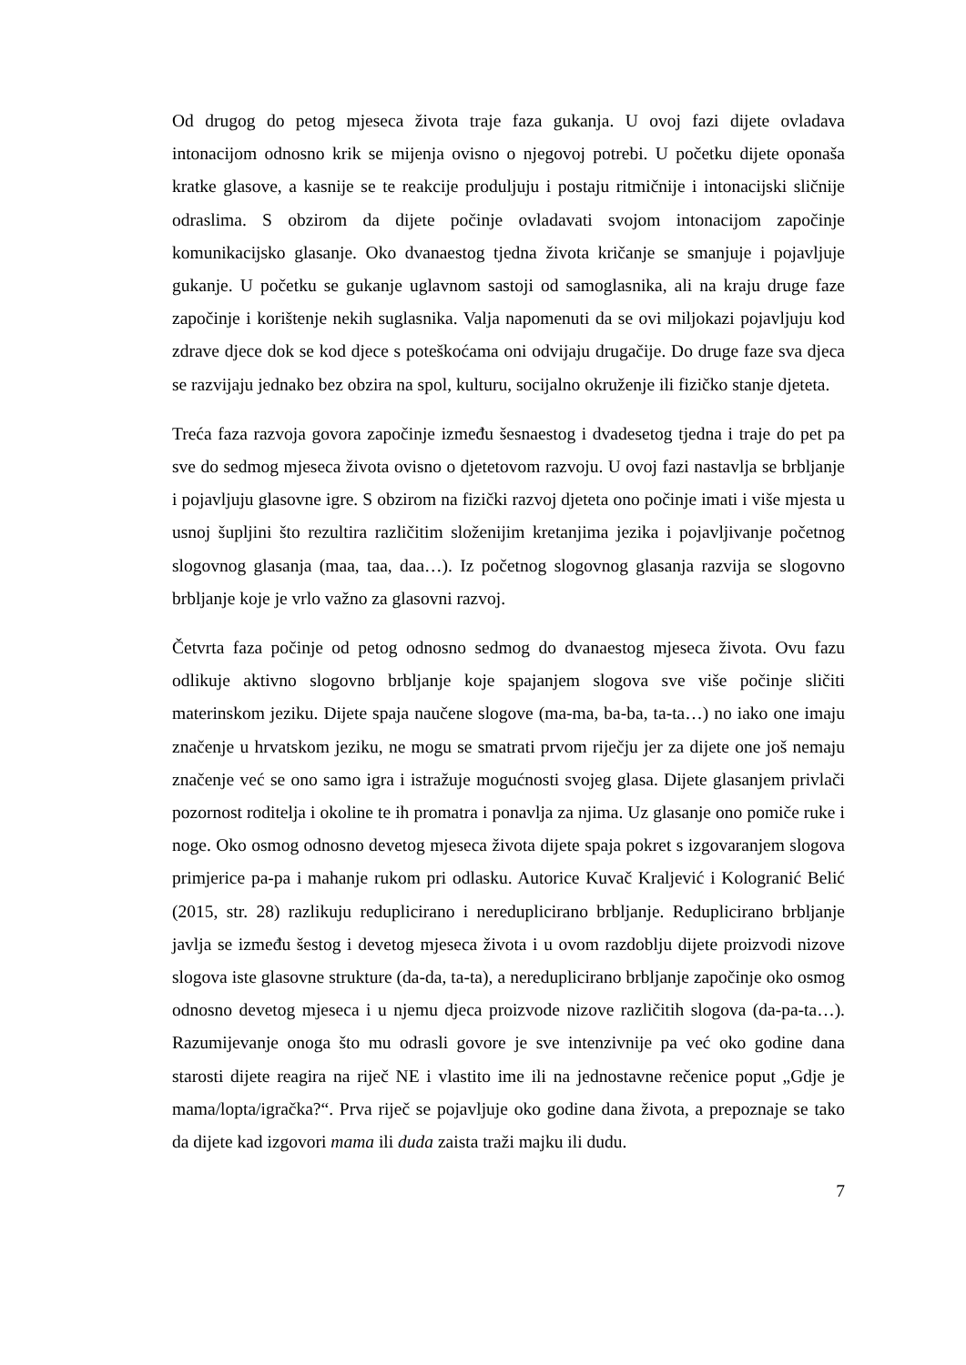Od drugog do petog mjeseca života traje faza gukanja. U ovoj fazi dijete ovladava intonacijom odnosno krik se mijenja ovisno o njegovoj potrebi. U početku dijete oponaša kratke glasove, a kasnije se te reakcije produljuju i postaju ritmičnije i intonacijski sličnije odraslima. S obzirom da dijete počinje ovladavati svojom intonacijom započinje komunikacijsko glasanje. Oko dvanaestog tjedna života kričanje se smanjuje i pojavljuje gukanje. U početku se gukanje uglavnom sastoji od samoglasnika, ali na kraju druge faze započinje i korištenje nekih suglasnika. Valja napomenuti da se ovi miljokazi pojavljuju kod zdrave djece dok se kod djece s poteškoćama oni odvijaju drugačije. Do druge faze sva djeca se razvijaju jednako bez obzira na spol, kulturu, socijalno okruženje ili fizičko stanje djeteta.
Treća faza razvoja govora započinje između šesnaestog i dvadesetog tjedna i traje do pet pa sve do sedmog mjeseca života ovisno o djetetovom razvoju. U ovoj fazi nastavlja se brbljanje i pojavljuju glasovne igre. S obzirom na fizički razvoj djeteta ono počinje imati i više mjesta u usnoj šupljini što rezultira različitim složenijim kretanjima jezika i pojavljivanje početnog slogovnog glasanja (maa, taa, daa…). Iz početnog slogovnog glasanja razvija se slogovno brbljanje koje je vrlo važno za glasovni razvoj.
Četvrta faza počinje od petog odnosno sedmog do dvanaestog mjeseca života. Ovu fazu odlikuje aktivno slogovno brbljanje koje spajanjem slogova sve više počinje sličiti materinskom jeziku. Dijete spaja naučene slogove (ma-ma, ba-ba, ta-ta…) no iako one imaju značenje u hrvatskom jeziku, ne mogu se smatrati prvom riječju jer za dijete one još nemaju značenje već se ono samo igra i istražuje mogućnosti svojeg glasa. Dijete glasanjem privlači pozornost roditelja i okoline te ih promatra i ponavlja za njima. Uz glasanje ono pomiče ruke i noge. Oko osmog odnosno devetog mjeseca života dijete spaja pokret s izgovaranjem slogova primjerice pa-pa i mahanje rukom pri odlasku. Autorice Kuvač Kraljević i Kologranić Belić (2015, str. 28) razlikuju reduplicirano i nereduplicirano brbljanje. Reduplicirano brbljanje javlja se između šestog i devetog mjeseca života i u ovom razdoblju dijete proizvodi nizove slogova iste glasovne strukture (da-da, ta-ta), a nereduplicirano brbljanje započinje oko osmog odnosno devetog mjeseca i u njemu djeca proizvode nizove različitih slogova (da-pa-ta…). Razumijevanje onoga što mu odrasli govore je sve intenzivnije pa već oko godine dana starosti dijete reagira na riječ NE i vlastito ime ili na jednostavne rečenice poput „Gdje je mama/lopta/igračka?“. Prva riječ se pojavljuje oko godine dana života, a prepoznaje se tako da dijete kad izgovori mama ili duda zaista traži majku ili dudu.
7